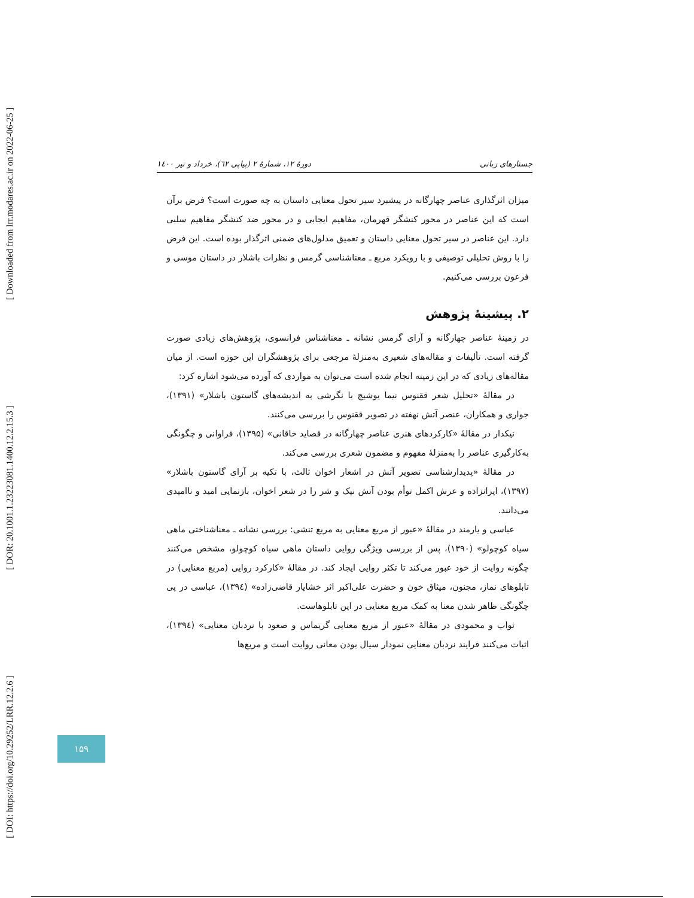[ DOI: https://doi.org/10.29252/LRR.12.2.6 ] [ DOR: 20.1001.1.23223081.1400.12.2.15.3 ] [ Downloaded from lrr.modares.ac.ir on 2022-06-25 ]
جستارهای زبانی دورهٔ ۱۲، شمارهٔ ۲ (پیاپی ٦۲)، خرداد و تیر ۱٤۰۰
میزان اثرگذاری عناصر چهارگانه در پیشبرد سیر تحول معنایی داستان به چه صورت است؟ فرض برآن است که این عناصر در محور کنشگر قهرمان، مفاهیم ایجابی و در محور ضد کنشگر مفاهیم سلبی دارد. این عناصر در سیر تحول معنایی داستان و تعمیق مدلول‌های ضمنی اثرگذار بوده است. این فرض را با روش تحلیلی توصیفی و با رویکرد مربع ـ معناشناسی گرمس و نظرات باشلار در داستان موسی و فرعون بررسی می‌کنیم.
۲. پیشینهٔ پژوهش
در زمینهٔ عناصر چهارگانه و آرای گرمس نشانه ـ معناشناس فرانسوی، پژوهش‌های زیادی صورت گرفته است. تألیفات و مقاله‌های شعیری به‌منزلهٔ مرجعی برای پژوهشگران این حوزه است. از میان مقاله‌های زیادی که در این زمینه انجام شده است می‌توان به مواردی که آورده می‌شود اشاره کرد:
در مقالهٔ «تحلیل شعر ققنوس نیما یوشیج با نگرشی به اندیشه‌های گاستون باشلار» (۱۳۹۱)، جواری و همکاران، عنصر آتش نهفته در تصویر ققنوس را بررسی می‌کنند.
نیکدار در مقالهٔ «کارکردهای هنری عناصر چهارگانه در قصاید خاقانی» (۱۳۹۵)، فراوانی و چگونگی به‌کارگیری عناصر را به‌منزلهٔ مفهوم و مضمون شعری بررسی می‌کند.
در مقالهٔ «پدیدارشناسی تصویر آتش در اشعار اخوان ثالث، با تکیه بر آرای گاستون باشلار» (۱۳۹۷)، ایرانزاده و عرش اکمل توأم بودن آتش نیک و شر را در شعر اخوان، بازنمایی امید و ناامیدی می‌دانند.
عباسی و یارمند در مقالهٔ «عبور از مربع معنایی به مربع تنشی: بررسی نشانه ـ معناشناختی ماهی سیاه کوچولو» (۱۳۹۰)، پس از بررسی ویژگی روایی داستان ماهی سیاه کوچولو، مشخص می‌کنند چگونه روایت از خود عبور می‌کند تا تکثر روایی ایجاد کند. در مقالهٔ «کارکرد روایی (مربع معنایی) در تابلوهای نماز، مجنون، میثاق خون و حضرت علی‌اکبر اثر خشایار قاضی‌زاده» (۱۳۹٤)، عباسی در پی چگونگی ظاهر شدن معنا به کمک مربع معنایی در این تابلوهاست.
ثواب و محمودی در مقالهٔ «عبور از مربع معنایی گریماس و صعود با نردبان معنایی» (۱۳۹٤)، اثبات می‌کنند فرایند نردبان معنایی نمودار سیال بودن معانی روایت است و مربع‌ها
۱۵۹